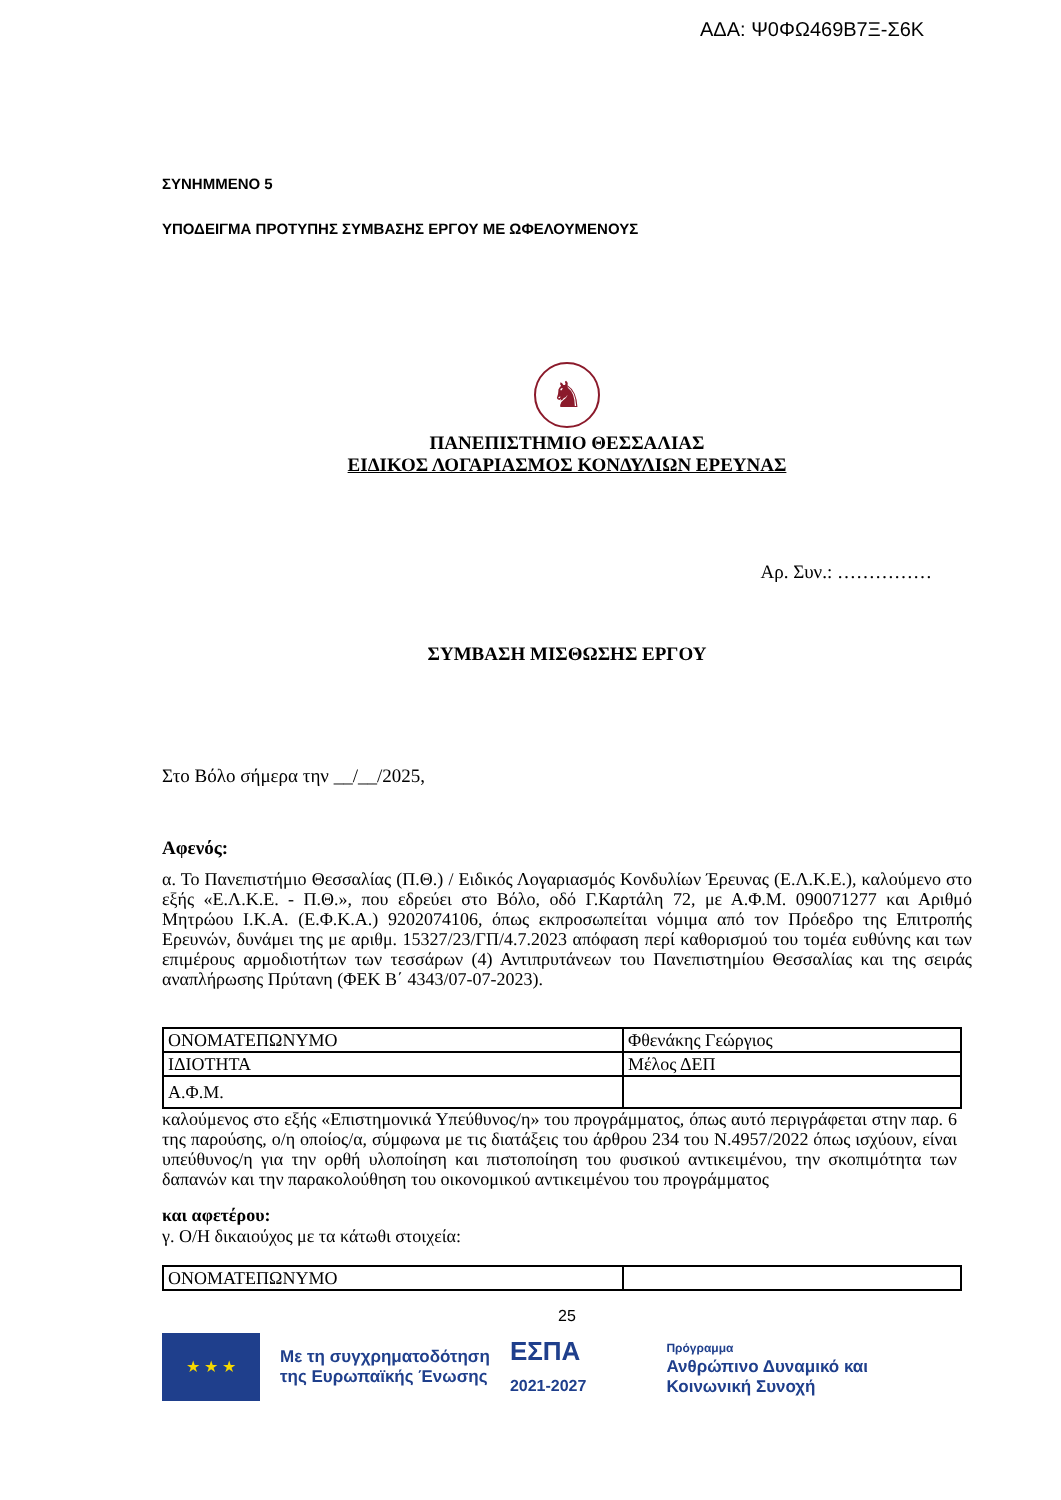ΑΔΑ: Ψ0ΦΩ469Β7Ξ-Σ6Κ
ΣΥΝΗΜΜΕΝΟ 5
ΥΠΟΔΕΙΓΜΑ ΠΡΟΤΥΠΗΣ ΣΥΜΒΑΣΗΣ ΕΡΓΟΥ ΜΕ ΩΦΕΛΟΥΜΕΝΟΥΣ
♞
ΠΑΝΕΠΙΣΤΗΜΙΟ ΘΕΣΣΑΛΙΑΣ
ΕΙΔΙΚΟΣ ΛΟΓΑΡΙΑΣΜΟΣ ΚΟΝΔΥΛΙΩΝ ΕΡΕΥΝΑΣ
Αρ. Συν.: ……………
ΣΥΜΒΑΣΗ ΜΙΣΘΩΣΗΣ ΕΡΓΟΥ
Στο Βόλο σήμερα την __/__/2025,
Αφενός:
α. Το Πανεπιστήμιο Θεσσαλίας (Π.Θ.) / Ειδικός Λογαριασμός Κονδυλίων Έρευνας (Ε.Λ.Κ.Ε.), καλούμενο στο εξής «Ε.Λ.Κ.Ε. - Π.Θ.», που εδρεύει στο Βόλο, οδό Γ.Καρτάλη 72, με Α.Φ.Μ. 090071277 και Αριθμό Μητρώου Ι.Κ.Α. (Ε.Φ.Κ.Α.) 9202074106, όπως εκπροσωπείται νόμιμα από τον Πρόεδρο της Επιτροπής Ερευνών, δυνάμει της με αριθμ. 15327/23/ΓΠ/4.7.2023 απόφαση περί καθορισμού του τομέα ευθύνης και των επιμέρους αρμοδιοτήτων των τεσσάρων (4) Αντιπρυτάνεων του Πανεπιστημίου Θεσσαλίας και της σειράς αναπλήρωσης Πρύτανη (ΦΕΚ Β΄ 4343/07-07-2023).
| ΟΝΟΜΑΤΕΠΩΝΥΜΟ | Φθενάκης Γεώργιος |
| ΙΔΙΟΤΗΤΑ | Μέλος ΔΕΠ |
| Α.Φ.Μ. | |
καλούμενος στο εξής «Επιστημονικά Υπεύθυνος/η» του προγράμματος, όπως αυτό περιγράφεται στην παρ. 6 της παρούσης, ο/η οποίος/α, σύμφωνα με τις διατάξεις του άρθρου 234 του Ν.4957/2022 όπως ισχύουν, είναι υπεύθυνος/η για την ορθή υλοποίηση και πιστοποίηση του φυσικού αντικειμένου, την σκοπιμότητα των δαπανών και την παρακολούθηση του οικονομικού αντικειμένου του προγράμματος
και αφετέρου:
γ. Ο/Η δικαιούχος με τα κάτωθι στοιχεία:
| ΟΝΟΜΑΤΕΠΩΝΥΜΟ | |
25
★ ★ ★
Με τη συγχρηματοδότηση
της Ευρωπαϊκής Ένωσης
ΕΣΠΑ
2021-2027
Πρόγραμμα
Ανθρώπινο Δυναμικό και
Κοινωνική Συνοχή